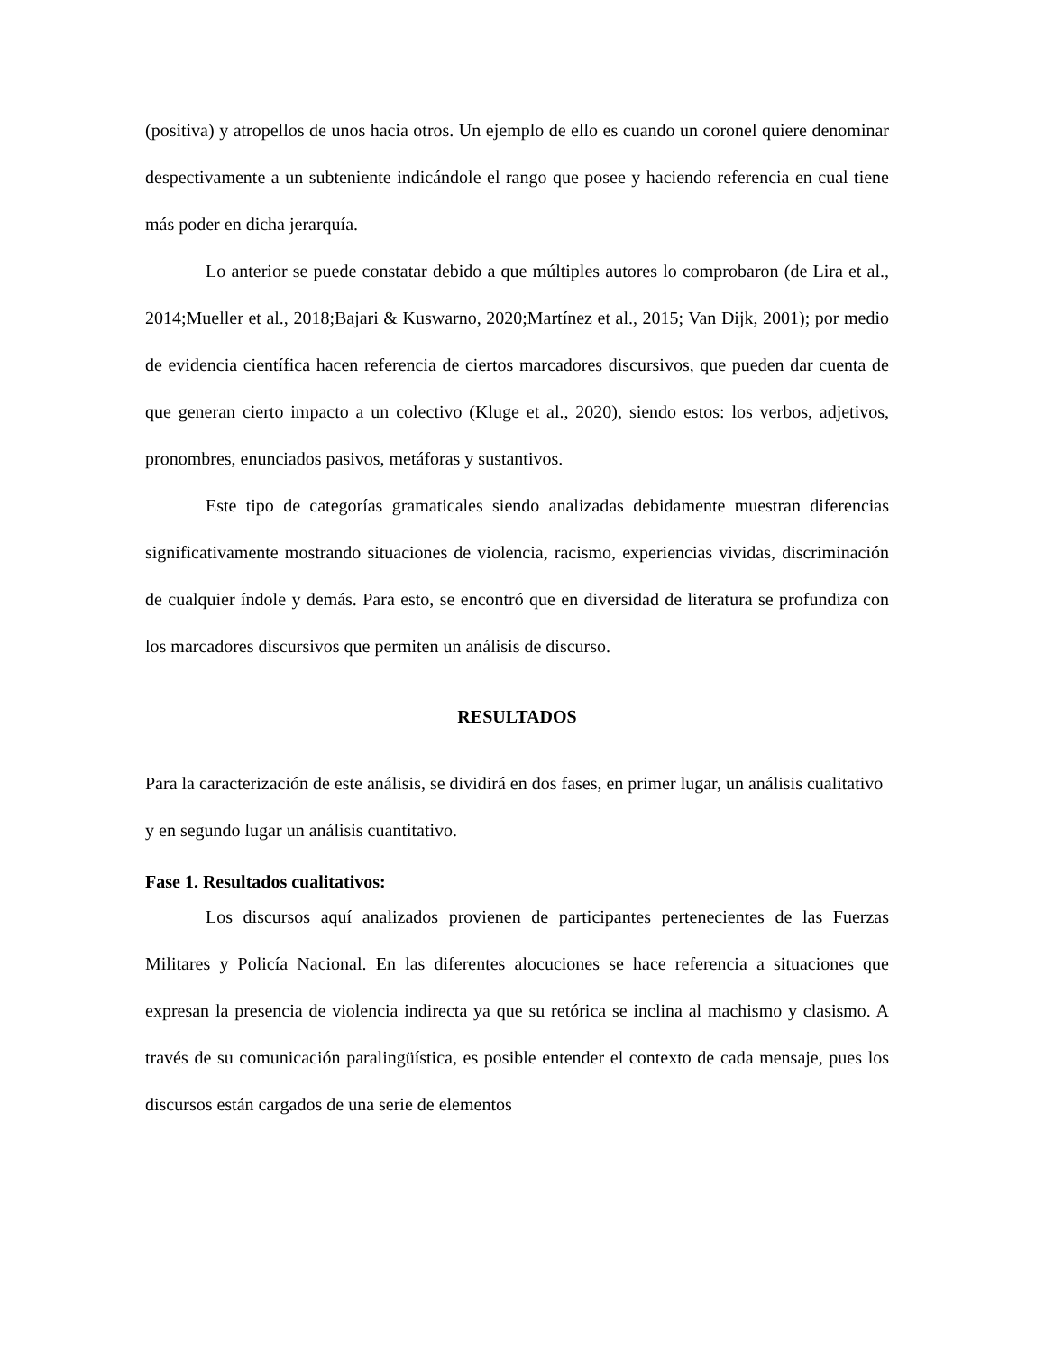(positiva) y atropellos de unos hacia otros. Un ejemplo de ello es cuando un coronel quiere denominar despectivamente a un subteniente indicándole el rango que posee y haciendo referencia en cual tiene más poder en dicha jerarquía.
Lo anterior se puede constatar debido a que múltiples autores lo comprobaron (de Lira et al., 2014;Mueller et al., 2018;Bajari & Kuswarno, 2020;Martínez et al., 2015; Van Dijk, 2001); por medio de evidencia científica hacen referencia de ciertos marcadores discursivos, que pueden dar cuenta de que generan cierto impacto a un colectivo (Kluge et al., 2020), siendo estos: los verbos, adjetivos, pronombres, enunciados pasivos, metáforas y sustantivos.
Este tipo de categorías gramaticales siendo analizadas debidamente muestran diferencias significativamente mostrando situaciones de violencia, racismo, experiencias vividas, discriminación de cualquier índole y demás. Para esto, se encontró que en diversidad de literatura se profundiza con los marcadores discursivos que permiten un análisis de discurso.
RESULTADOS
Para la caracterización de este análisis, se dividirá en dos fases, en primer lugar, un análisis cualitativo y en segundo lugar un análisis cuantitativo.
Fase 1. Resultados cualitativos:
Los discursos aquí analizados provienen de participantes pertenecientes de las Fuerzas Militares y Policía Nacional. En las diferentes alocuciones se hace referencia a situaciones que expresan la presencia de violencia indirecta ya que su retórica se inclina al machismo y clasismo. A través de su comunicación paralingüística, es posible entender el contexto de cada mensaje, pues los discursos están cargados de una serie de elementos